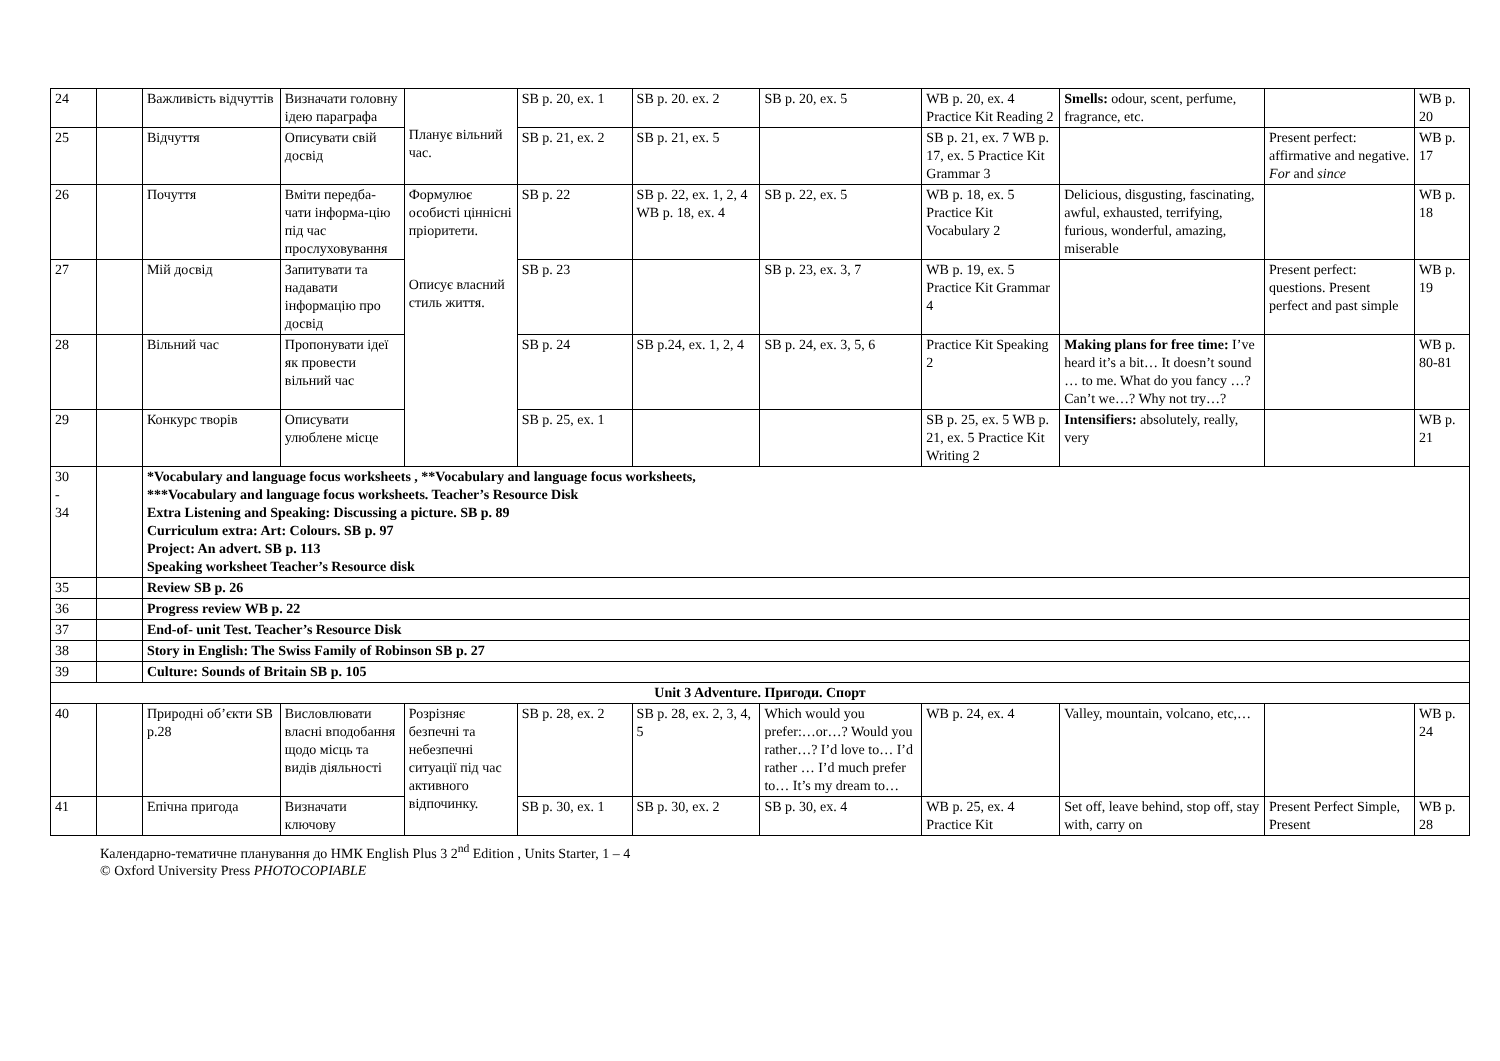| 24 | | Важливість відчуттів | Визначати головну ідею параграфа | Планує вільний час. | SB p. 20, ex. 1 | SB p. 20. ex. 2 | SB p. 20, ex. 5 | WB p. 20, ex. 4 Practice Kit Reading 2 | Smells: odour, scent, perfume, fragrance, etc. | | WB p. 20 |
| 25 | | Відчуття | Описувати свій досвід | | SB p. 21, ex. 2 | SB p. 21, ex. 5 | | SB p. 21, ex. 7 WB p. 17, ex. 5 Practice Kit Grammar 3 | | Present perfect: affirmative and negative. For and since | WB p. 17 |
| 26 | | Почуття | Вміти передба-чати інформа-цію під час прослуховування | Формулює особисті ціннісні пріоритети. Описує власний стиль життя. | SB p. 22 | SB p. 22, ex. 1, 2, 4 WB p. 18, ex. 4 | SB p. 22, ex. 5 | WB p. 18, ex. 5 Practice Kit Vocabulary 2 | Delicious, disgusting, fascinating, awful, exhausted, terrifying, furious, wonderful, amazing, miserable | | WB p. 18 |
| 27 | | Мій досвід | Запитувати та надавати інформацію про досвід | | SB p. 23 | | SB p. 23, ex. 3, 7 | WB p. 19, ex. 5 Practice Kit Grammar 4 | | Present perfect: questions. Present perfect and past simple | WB p. 19 |
| 28 | | Вільний час | Пропонувати ідеї як провести вільний час | | SB p. 24 | SB p.24, ex. 1, 2, 4 | SB p. 24, ex. 3, 5, 6 | Practice Kit Speaking 2 | Making plans for free time: I’ve heard it’s a bit… It doesn’t sound … to me. What do you fancy …? Can’t we…? Why not try…? | | WB p. 80-81 |
| 29 | | Конкурс творів | Описувати улюблене місце | | SB p. 25, ex. 1 | | | SB p. 25, ex. 5 WB p. 21, ex. 5 Practice Kit Writing 2 | Intensifiers: absolutely, really, very | | WB p. 21 |
| 30 - 34 | | *Vocabulary and language focus worksheets , **Vocabulary and language focus worksheets, ***Vocabulary and language focus worksheets. Teacher’s Resource Disk Extra Listening and Speaking: Discussing a picture. SB p. 89 Curriculum extra: Art: Colours. SB p. 97 Project: An advert. SB p. 113 Speaking worksheet Teacher’s Resource disk | | | | | | | | | |
| 35 | | Review SB p. 26 | | | | | | | | | |
| 36 | | Progress review WB p. 22 | | | | | | | | | |
| 37 | | End-of- unit Test. Teacher’s Resource Disk | | | | | | | | | |
| 38 | | Story in English: The Swiss Family of Robinson SB p. 27 | | | | | | | | | |
| 39 | | Culture: Sounds of Britain SB p. 105 | | | | | | | | | |
| Unit 3 Adventure. Пригоди. Спорт | | | | | | | | | | | |
| 40 | | Природні об’єкти SB p.28 | Висловлювати власні вподобання щодо місць та видів діяльності | Розрізняє безпечні та небезпечні ситуації під час активного відпочинку. | SB p. 28, ex. 2 | SB p. 28, ex. 2, 3, 4, 5 | Which would you prefer:…or…? Would you rather…? I’d love to… I’d rather … I’d much prefer to… It’s my dream to… | WB p. 24, ex. 4 | Valley, mountain, volcano, etc,… | | WB p. 24 |
| 41 | | Епічна пригода | Визначати ключову | | SB p. 30, ex. 1 | SB p. 30, ex. 2 | SB p. 30, ex. 4 | WB p. 25, ex. 4 Practice Kit | Set off, leave behind, stop off, stay with, carry on | Present Perfect Simple, Present | WB p. 28 |
Календарно-тематичне планування до НМК English Plus 3 2<sup>nd</sup> Edition , Units Starter, 1 – 4
© Oxford University Press PHOTOCOPIABLE